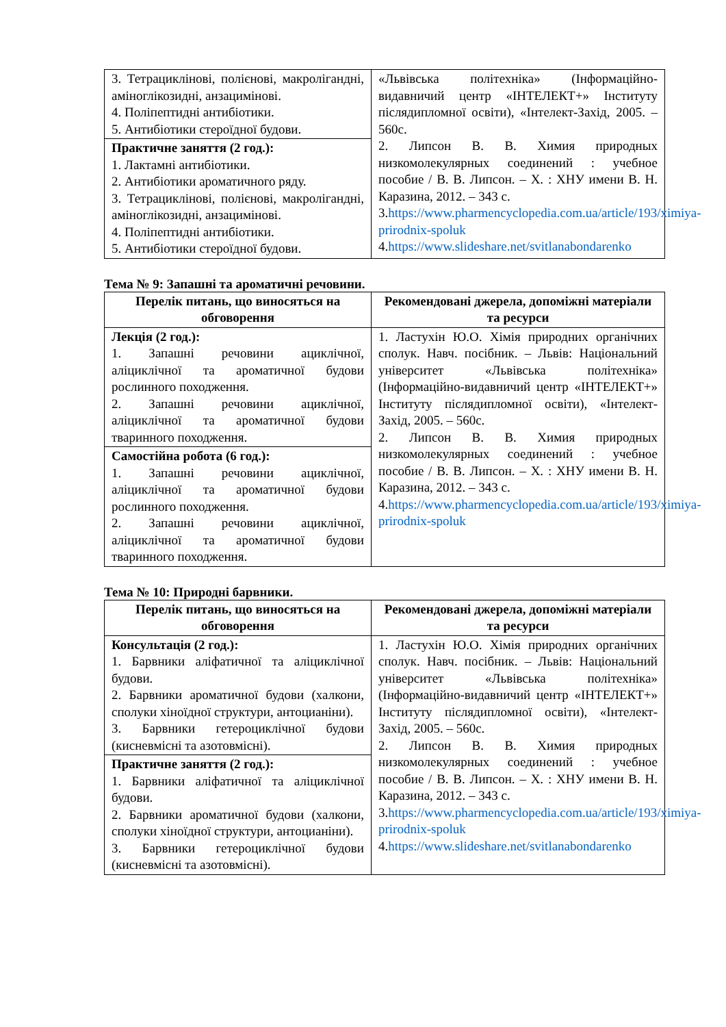| 3. Тетрациклінові, полієнові, макролігандні, аміноглікозидні, анзацимінові. 4. Поліпептидні антибіотики. 5. Антибіотики стероїдної будови. | «Львівська політехніка» (Інформаційно-видавничий центр «ІНТЕЛЕКТ+» Інституту післядипломної освіти), «Інтелект-Захід, 2005. – 560с. 2. Липсон В. В. Химия природных низкомолекулярных соединений : учебное пособие / В. В. Липсон. – Х. : ХНУ имени В. Н. Каразина, 2012. – 343 с. 3. https://www.pharmencyclopedia.com.ua/article/193/ximiya-prirodnix-spoluk 4. https://www.slideshare.net/svitlanabondarenko |
| Практичне заняття (2 год.): 1. Лактамні антибіотики. 2. Антибіотики ароматичного ряду. 3. Тетрациклінові, полієнові, макролігандні, аміноглікозидні, анзацимінові. 4. Поліпептидні антибіотики. 5. Антибіотики стероїдної будови. | |
Тема № 9: Запашні та ароматичні речовини.
| Перелік питань, що виносяться на обговорення | Рекомендовані джерела, допоміжні матеріали та ресурси |
| --- | --- |
| Лекція (2 год.): 1. Запашні речовини ациклічної, аліциклічної та ароматичної будови рослинного походження. 2. Запашні речовини ациклічної, аліциклічної та ароматичної будови тваринного походження. | 1. Ластухін Ю.О. Хімія природних органічних сполук. Навч. посібник. – Львів: Національний університет «Львівська політехніка» (Інформаційно-видавничий центр «ІНТЕЛЕКТ+» Інституту післядипломної освіти), «Інтелект-Захід, 2005. – 560с. 2. Липсон В. В. Химия природных низкомолекулярных соединений : учебное пособие / В. В. Липсон. – Х. : ХНУ имени В. Н. Каразина, 2012. – 343 с. 4. https://www.pharmencyclopedia.com.ua/article/193/ximiya-prirodnix-spoluk |
| Самостійна робота (6 год.): 1. Запашні речовини ациклічної, аліциклічної та ароматичної будови рослинного походження. 2. Запашні речовини ациклічної, аліциклічної та ароматичної будови тваринного походження. | |
Тема № 10: Природні барвники.
| Перелік питань, що виносяться на обговорення | Рекомендовані джерела, допоміжні матеріали та ресурси |
| --- | --- |
| Консультація (2 год.): 1. Барвники аліфатичної та аліциклічної будови. 2. Барвники ароматичної будови (халкони, сполуки хіноїдної структури, антоцианіни). 3. Барвники гетероциклічної будови (кисневмісні та азотовмісні). | 1. Ластухін Ю.О. Хімія природних органічних сполук. Навч. посібник. – Львів: Національний університет «Львівська політехніка» (Інформаційно-видавничий центр «ІНТЕЛЕКТ+» Інституту післядипломної освіти), «Інтелект-Захід, 2005. – 560с. 2. Липсон В. В. Химия природных низкомолекулярных соединений : учебное пособие / В. В. Липсон. – Х. : ХНУ имени В. Н. Каразина, 2012. – 343 с. 3. https://www.pharmencyclopedia.com.ua/article/193/ximiya-prirodnix-spoluk 4. https://www.slideshare.net/svitlanabondarenko |
| Практичне заняття (2 год.): 1. Барвники аліфатичної та аліциклічної будови. 2. Барвники ароматичної будови (халкони, сполуки хіноїдної структури, антоцианіни). 3. Барвники гетероциклічної будови (кисневмісні та азотовмісні). | |